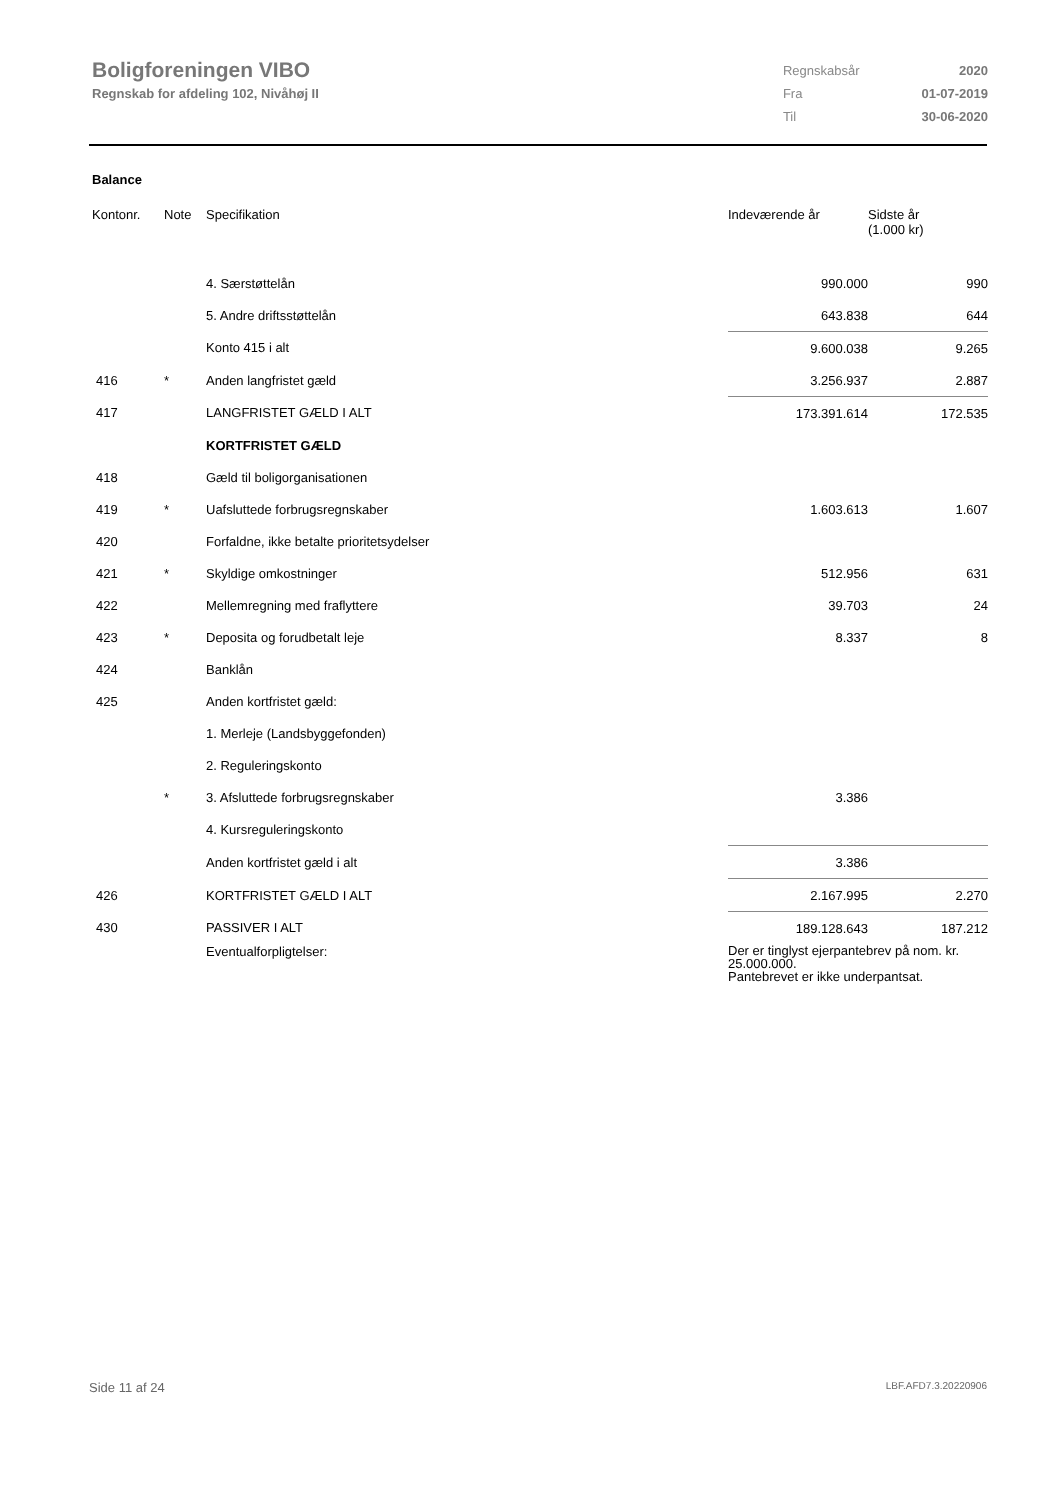Boligforeningen VIBO
Regnskab for afdeling 102, Nivåhøj II
| Regnskabsår | 2020 |
| Fra | 01-07-2019 |
| Til | 30-06-2020 |
Balance
| Kontonr. | Note | Specifikation | Indeværende år | Sidste år (1.000 kr) |
| --- | --- | --- | --- | --- |
| | | 4. Særstøttelån | 990.000 | 990 |
| | | 5. Andre driftsstøttelån | 643.838 | 644 |
| | | Konto 415 i alt | 9.600.038 | 9.265 |
| 416 | * | Anden langfristet gæld | 3.256.937 | 2.887 |
| 417 | | LANGFRISTET GÆLD I ALT | 173.391.614 | 172.535 |
| | | KORTFRISTET GÆLD | | |
| 418 | | Gæld til boligorganisationen | | |
| 419 | * | Uafsluttede forbrugsregnskaber | 1.603.613 | 1.607 |
| 420 | | Forfaldne, ikke betalte prioritetsydelser | | |
| 421 | * | Skyldige omkostninger | 512.956 | 631 |
| 422 | | Mellemregning med fraflyttere | 39.703 | 24 |
| 423 | * | Deposita og forudbetalt leje | 8.337 | 8 |
| 424 | | Banklån | | |
| 425 | | Anden kortfristet gæld: | | |
| | | 1. Merleje (Landsbyggefonden) | | |
| | | 2. Reguleringskonto | | |
| | * | 3. Afsluttede forbrugsregnskaber | 3.386 | |
| | | 4. Kursreguleringskonto | | |
| | | Anden kortfristet gæld i alt | 3.386 | |
| 426 | | KORTFRISTET GÆLD I ALT | 2.167.995 | 2.270 |
| 430 | | PASSIVER I ALT | 189.128.643 | 187.212 |
| | | Eventualforpligtelser: | Der er tinglyst ejerpantebrev på nom. kr. 25.000.000. Pantebrevet er ikke underpantsat. | |
Side 11 af 24 LBF.AFD7.3.20220906